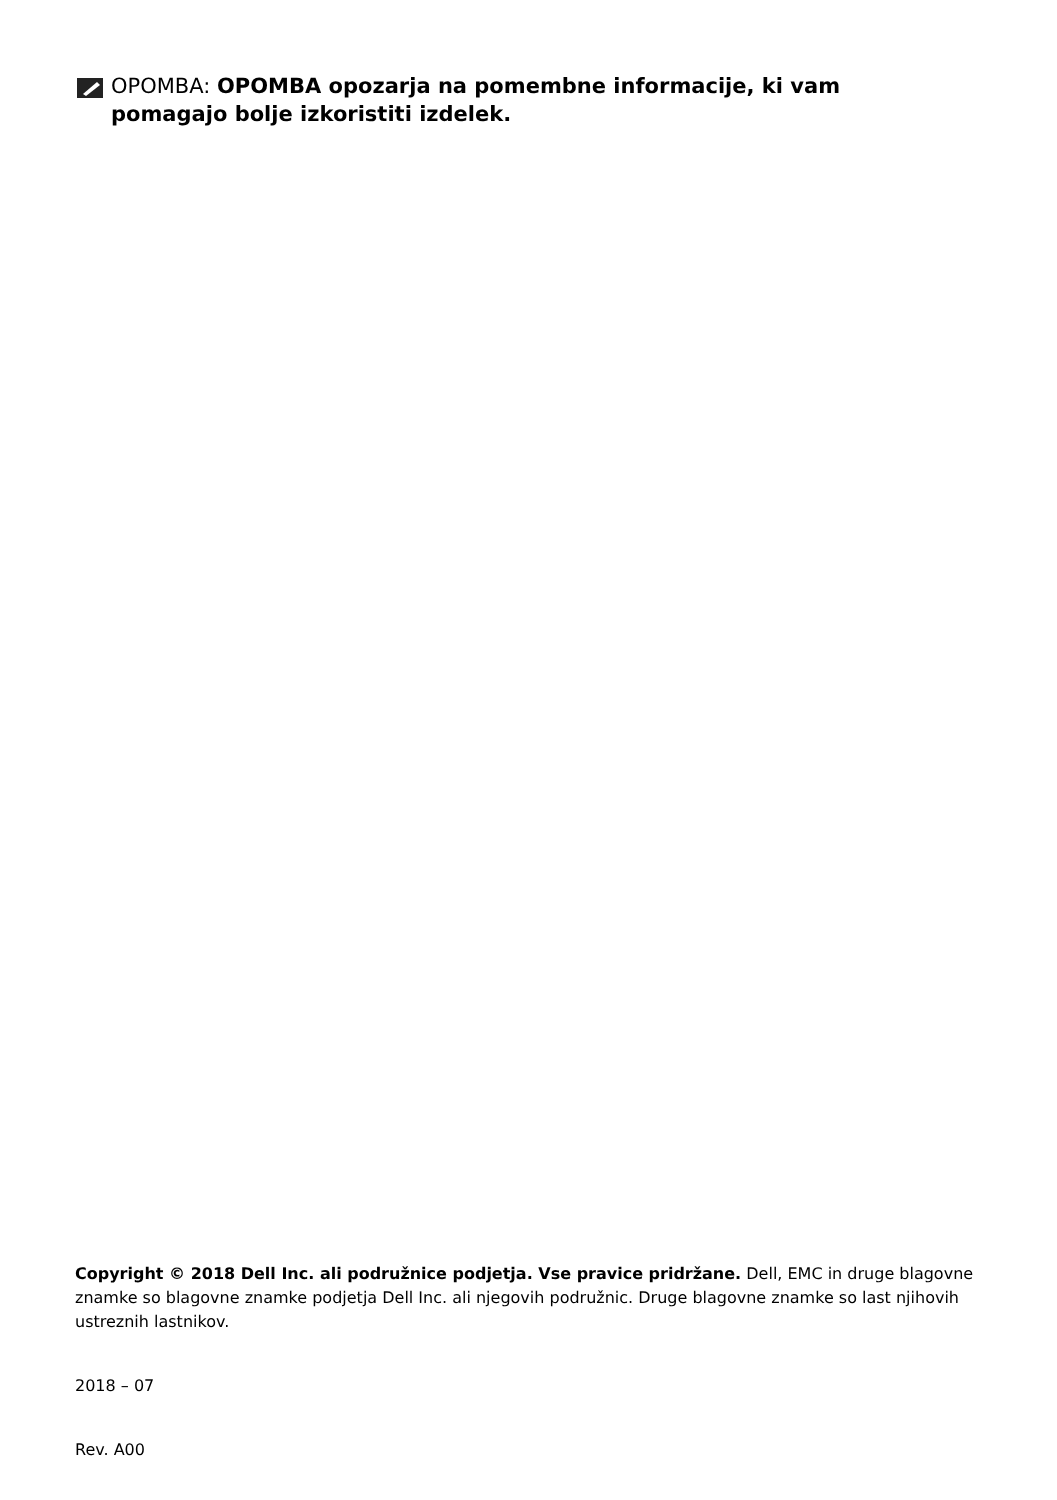OPOMBA: OPOMBA opozarja na pomembne informacije, ki vam pomagajo bolje izkoristiti izdelek.
Copyright © 2018 Dell Inc. ali podružnice podjetja. Vse pravice pridržane. Dell, EMC in druge blagovne znamke so blagovne znamke podjetja Dell Inc. ali njegovih podružnic. Druge blagovne znamke so last njihovih ustreznih lastnikov.
2018 – 07
Rev. A00